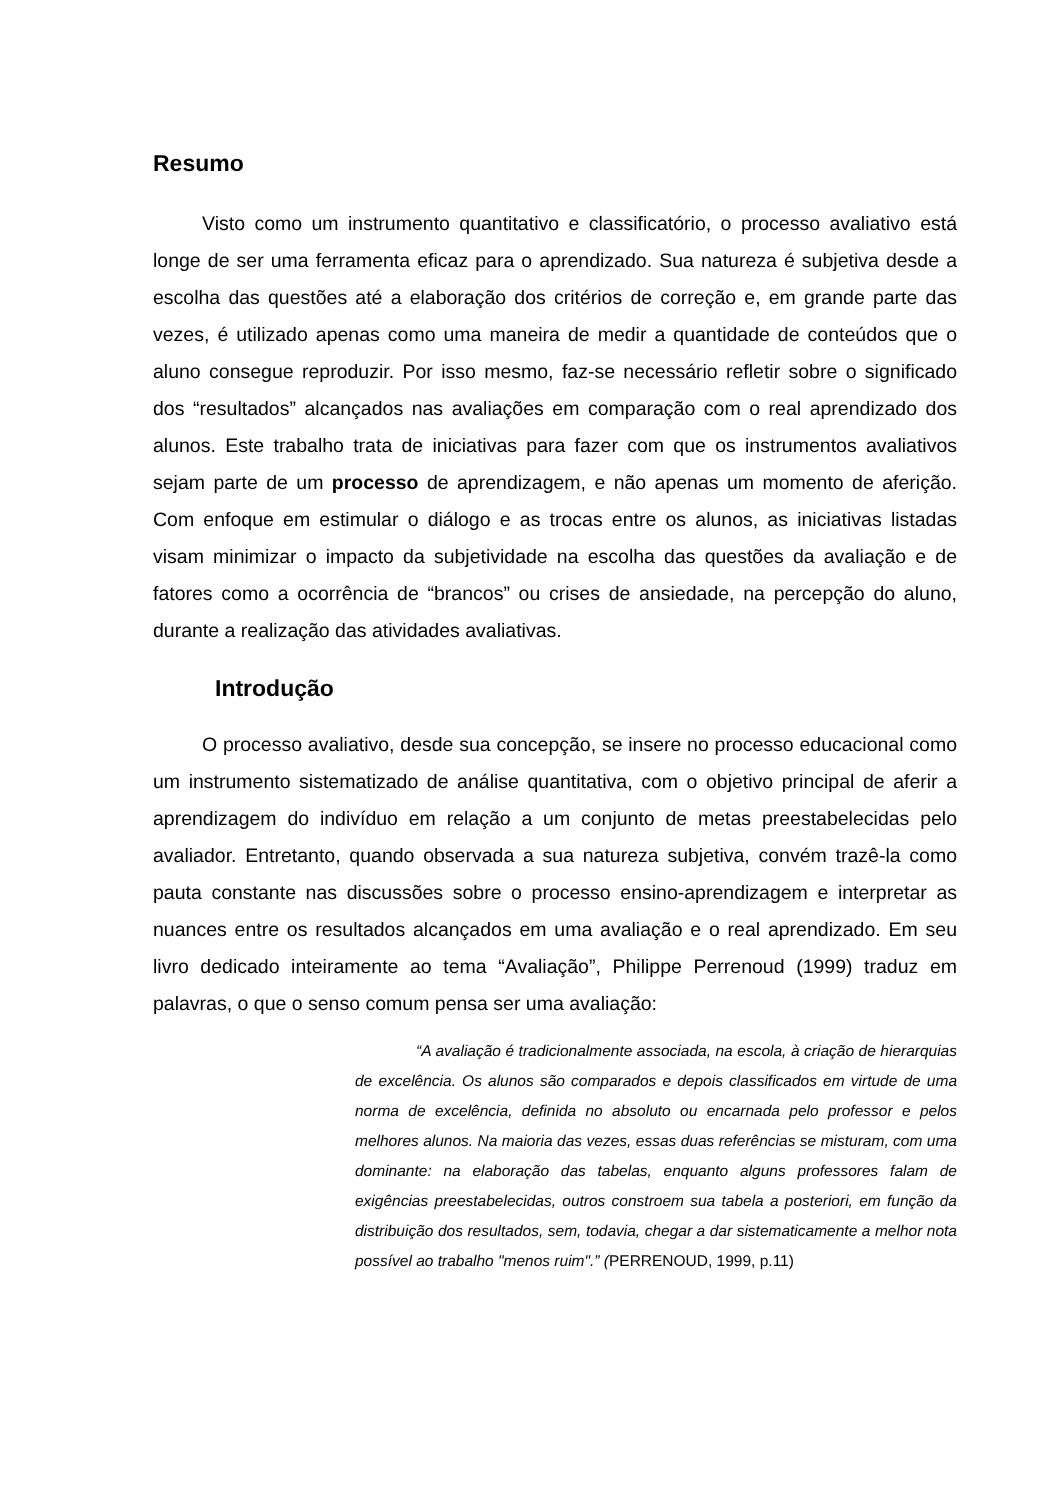Resumo
Visto como um instrumento quantitativo e classificatório, o processo avaliativo está longe de ser uma ferramenta eficaz para o aprendizado. Sua natureza é subjetiva desde a escolha das questões até a elaboração dos critérios de correção e, em grande parte das vezes, é utilizado apenas como uma maneira de medir a quantidade de conteúdos que o aluno consegue reproduzir. Por isso mesmo, faz-se necessário refletir sobre o significado dos “resultados” alcançados nas avaliações em comparação com o real aprendizado dos alunos. Este trabalho trata de iniciativas para fazer com que os instrumentos avaliativos sejam parte de um processo de aprendizagem, e não apenas um momento de aferição. Com enfoque em estimular o diálogo e as trocas entre os alunos, as iniciativas listadas visam minimizar o impacto da subjetividade na escolha das questões da avaliação e de fatores como a ocorrência de “brancos” ou crises de ansiedade, na percepção do aluno, durante a realização das atividades avaliativas.
Introdução
O processo avaliativo, desde sua concepção, se insere no processo educacional como um instrumento sistematizado de análise quantitativa, com o objetivo principal de aferir a aprendizagem do indivíduo em relação a um conjunto de metas preestabelecidas pelo avaliador. Entretanto, quando observada a sua natureza subjetiva, convém trazê-la como pauta constante nas discussões sobre o processo ensino-aprendizagem e interpretar as nuances entre os resultados alcançados em uma avaliação e o real aprendizado. Em seu livro dedicado inteiramente ao tema “Avaliação”, Philippe Perrenoud (1999) traduz em palavras, o que o senso comum pensa ser uma avaliação:
“A avaliação é tradicionalmente associada, na escola, à criação de hierarquias de excelência. Os alunos são comparados e depois classificados em virtude de uma norma de excelência, definida no absoluto ou encarnada pelo professor e pelos melhores alunos. Na maioria das vezes, essas duas referências se misturam, com uma dominante: na elaboração das tabelas, enquanto alguns professores falam de exigências preestabelecidas, outros constroem sua tabela a posteriori, em função da distribuição dos resultados, sem, todavia, chegar a dar sistematicamente a melhor nota possível ao trabalho "menos ruim".” (PERRENOUD, 1999, p.11)